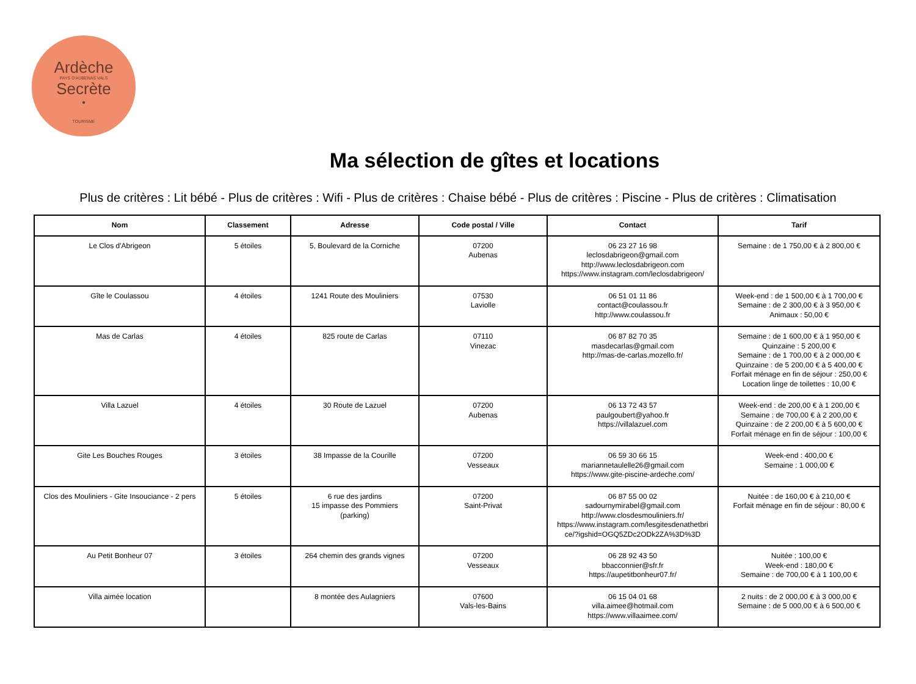Ardèche
PAYS D'AUBENAS VALS
Secrète
•
TOURISME
Ma sélection de gîtes et locations
Plus de critères : Lit bébé - Plus de critères : Wifi - Plus de critères : Chaise bébé - Plus de critères : Piscine - Plus de critères : Climatisation
| Nom | Classement | Adresse | Code postal / Ville | Contact | Tarif |
| --- | --- | --- | --- | --- | --- |
| Le Clos d'Abrigeon | 5 étoiles | 5, Boulevard de la Corniche | 07200 Aubenas | 06 23 27 16 98 leclosdabrigeon@gmail.com http://www.leclosdabrigeon.com https://www.instagram.com/leclosdabrigeon/ | Semaine : de 1 750,00 € à 2 800,00 € |
| Gîte le Coulassou | 4 étoiles | 1241 Route des Mouliniers | 07530 Laviolle | 06 51 01 11 86 contact@coulassou.fr http://www.coulassou.fr | Week-end : de 1 500,00 € à 1 700,00 € Semaine : de 2 300,00 € à 3 950,00 € Animaux : 50,00 € |
| Mas de Carlas | 4 étoiles | 825 route de Carlas | 07110 Vinezac | 06 87 82 70 35 masdecarlas@gmail.com http://mas-de-carlas.mozello.fr/ | Semaine : de 1 600,00 € à 1 950,00 € Quinzaine : 5 200,00 € Semaine : de 1 700,00 € à 2 000,00 € Quinzaine : de 5 200,00 € à 5 400,00 € Forfait ménage en fin de séjour : 250,00 € Location linge de toilettes : 10,00 € |
| Villa Lazuel | 4 étoiles | 30 Route de Lazuel | 07200 Aubenas | 06 13 72 43 57 paulgoubert@yahoo.fr https://villalazuel.com | Week-end : de 200,00 € à 1 200,00 € Semaine : de 700,00 € à 2 200,00 € Quinzaine : de 2 200,00 € à 5 600,00 € Forfait ménage en fin de séjour : 100,00 € |
| Gite Les Bouches Rouges | 3 étoiles | 38 Impasse de la Courille | 07200 Vesseaux | 06 59 30 66 15 mariannetaulelle26@gmail.com https://www.gite-piscine-ardeche.com/ | Week-end : 400,00 € Semaine : 1 000,00 € |
| Clos des Mouliniers - Gite Insouciance - 2 pers | 5 étoiles | 6 rue des jardins 15 impasse des Pommiers (parking) | 07200 Saint-Privat | 06 87 55 00 02 sadournymirabel@gmail.com http://www.closdesmouliniers.fr/ https://www.instagram.com/lesgitesdenathetbri ce/?igshid=OGQ5ZDc2ODk2ZA%3D%3D | Nuitée : de 160,00 € à 210,00 € Forfait ménage en fin de séjour : 80,00 € |
| Au Petit Bonheur 07 | 3 étoiles | 264 chemin des grands vignes | 07200 Vesseaux | 06 28 92 43 50 bbacconnier@sfr.fr https://aupetitbonheur07.fr/ | Nuitée : 100,00 € Week-end : 180,00 € Semaine : de 700,00 € à 1 100,00 € |
| Villa aimée location | | 8 montée des Aulagniers | 07600 Vals-les-Bains | 06 15 04 01 68 villa.aimee@hotmail.com https://www.villaaimee.com/ | 2 nuits : de 2 000,00 € à 3 000,00 € Semaine : de 5 000,00 € à 6 500,00 € |